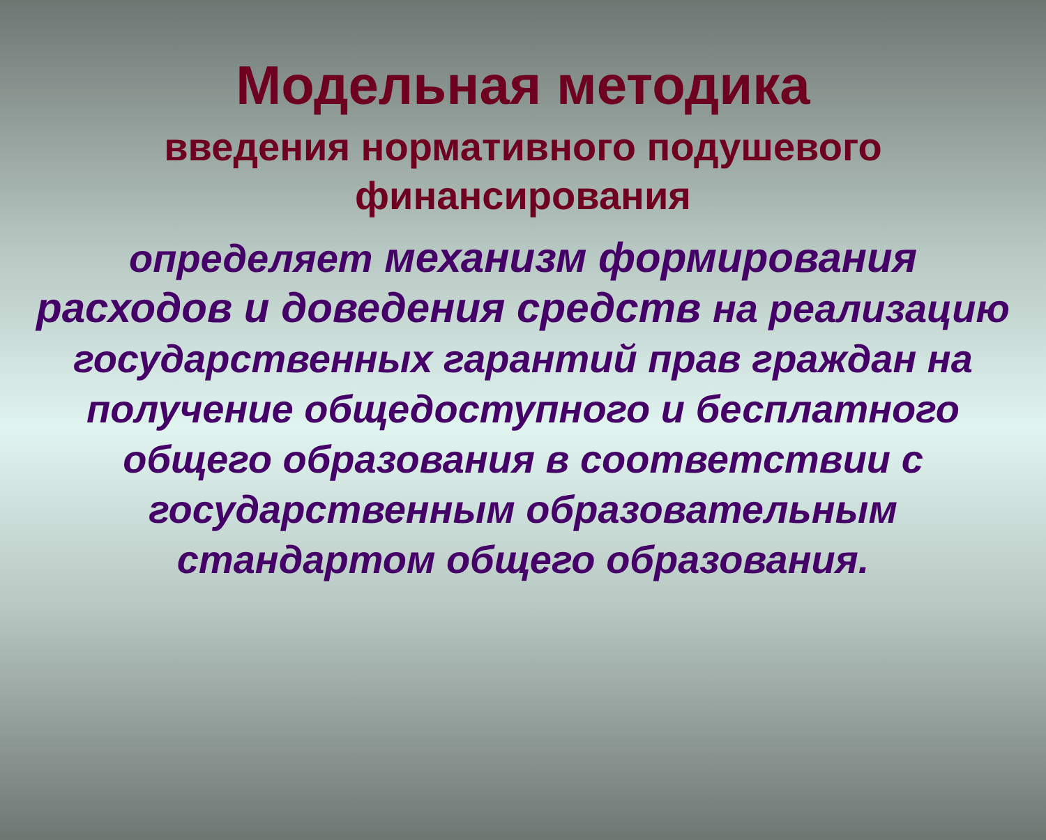Модельная методика
введения нормативного подушевого финансирования
определяет механизм формирования расходов и доведения средств на реализацию государственных гарантий прав граждан на получение общедоступного и бесплатного общего образования в соответствии с государственным образовательным стандартом общего образования.